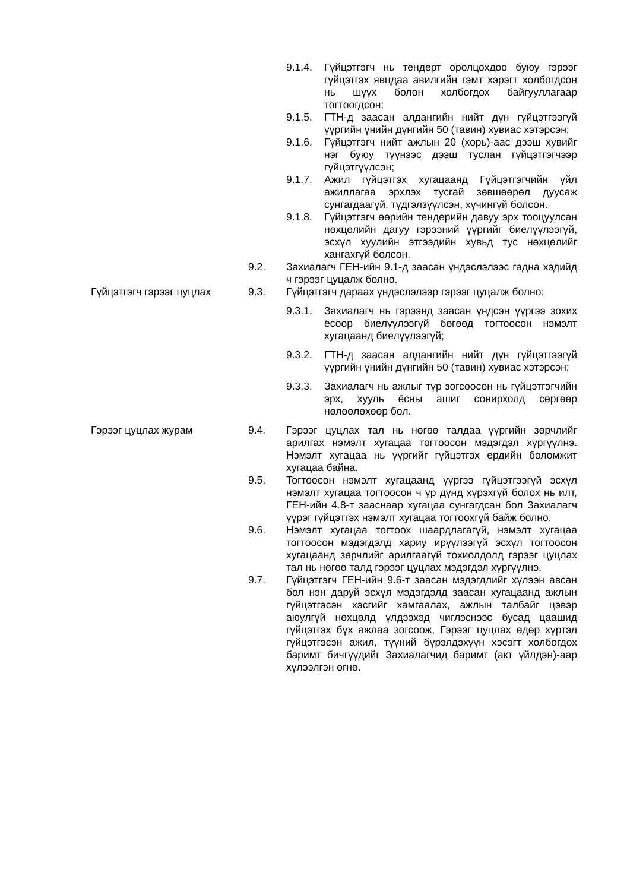9.1.4. Гүйцэтгэгч нь тендерт оролцохдоо буюу гэрээг гүйцэтгэх явцдаа авилгийн гэмт хэрэгт холбогдсон нь шүүх болон холбогдох байгууллагаар тогтоогдсон;
9.1.5. ГТН-д заасан алдангийн нийт дүн гүйцэтгээгүй үүргийн үнийн дүнгийн 50 (тавин) хувиас хэтэрсэн;
9.1.6. Гүйцэтгэгч нийт ажлын 20 (хорь)-аас дээш хувийг нэг буюу түүнээс дээш туслан гүйцэтгэгчээр гүйцэтгүүлсэн;
9.1.7. Ажил гүйцэтгэх хугацаанд Гүйцэтгэгчийн үйл ажиллагаа эрхлэх тусгай зөвшөөрөл дуусаж сунгагдаагүй, түдгэлзүүлсэн, хүчингүй болсон.
9.1.8. Гүйцэтгэгч өөрийн тендерийн давуу эрх тооцуулсан нөхцөлийн дагуу гэрээний үүргийг биелүүлээгүй, эсхүл хуулийн этгээдийн хувьд тус нөхцөлийг хангахгүй болсон.
9.2. Захиалагч ГЕН-ийн 9.1-д заасан үндэслэлээс гадна хэдийд ч гэрээг цуцалж болно.
Гүйцэтгэгч гэрээг цуцлах 9.3. Гүйцэтгэгч дараах үндэслэлээр гэрээг цуцалж болно:
9.3.1. Захиалагч нь гэрээнд заасан үндсэн үүргээ зохих ёсоор биелүүлээгүй бөгөөд тогтоосон нэмэлт хугацаанд биелүүлээгүй;
9.3.2. ГТН-д заасан алдангийн нийт дүн гүйцэтгээгүй үүргийн үнийн дүнгийн 50 (тавин) хувиас хэтэрсэн;
9.3.3. Захиалагч нь ажлыг түр зогсоосон нь гүйцэтгэгчийн эрх, хууль ёсны ашиг сонирхолд сөргөөр нөлөөлөхөөр бол.
Гэрээг цуцлах журам 9.4. Гэрээг цуцлах тал нь нөгөө талдаа үүргийн зөрчлийг арилгах нэмэлт хугацаа тогтоосон мэдэгдэл хүргүүлнэ. Нэмэлт хугацаа нь үүргийг гүйцэтгэх ердийн боломжит хугацаа байна.
9.5. Тогтоосон нэмэлт хугацаанд үүргээ гүйцэтгээгүй эсхүл нэмэлт хугацаа тогтоосон ч үр дүнд хүрэхгүй болох нь илт, ГЕН-ийн 4.8-т зааснаар хугацаа сунгагдсан бол Захиалагч үүрэг гүйцэтгэх нэмэлт хугацаа тогтоохгүй байж болно.
9.6. Нэмэлт хугацаа тогтоох шаардлагагүй, нэмэлт хугацаа тогтоосон мэдэгдэлд хариу ирүүлээгүй эсхүл тогтоосон хугацаанд зөрчлийг арилгаагүй тохиолдолд гэрээг цуцлах тал нь нөгөө талд гэрээг цуцлах мэдэгдэл хүргүүлнэ.
9.7. Гүйцэтгэгч ГЕН-ийн 9.6-т заасан мэдэгдлийг хүлээн авсан бол нэн даруй эсхүл мэдэгдэлд заасан хугацаанд ажлын гүйцэтгэсэн хэсгийг хамгаалах, ажлын талбайг цэвэр аюулгүй нөхцөлд үлдээхэд чиглэснээс бусад цаашид гүйцэтгэх бүх ажлаа зогсоож, Гэрээг цуцлах өдөр хүртэл гүйцэтгэсэн ажил, түүний бүрэлдэхүүн хэсэгт холбогдох баримт бичгүүдийг Захиалагчид баримт (акт үйлдэн)-аар хүлээлгэн өгнө.